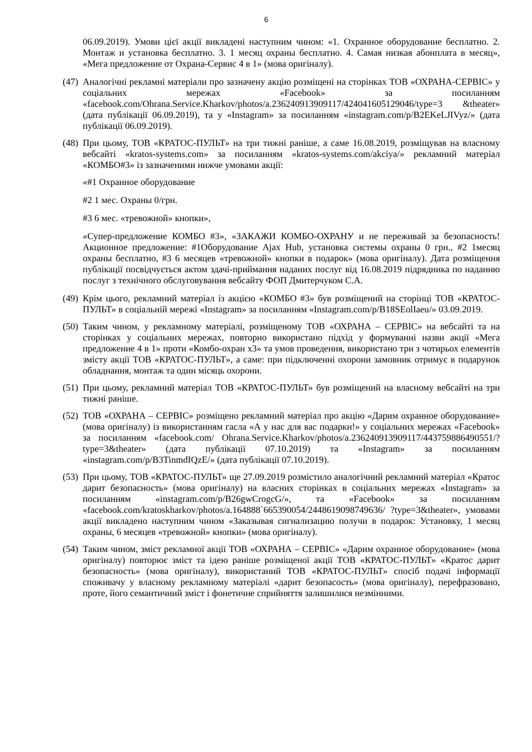6
06.09.2019). Умови цієї акції викладені наступним чином: «1. Охранное оборудование бесплатно. 2. Монтаж и установка бесплатно. 3. 1 месяц охраны бесплатно. 4. Самая низкая абонплата в месяц», «Мега предложение от Охрана-Сервис 4 в 1» (мова оригіналу).
(47)
Аналогічні рекламні матеріали про зазначену акцію розміщені на сторінках ТОВ «ОХРАНА-СЕРВІС» у соціальних мережах «Facebook» за посиланням «facebook.com/Ohrana.Service.Kharkov/photos/a.236240913909117/424041605129046/type=3 &theater» (дата публікації 06.09.2019), та у «Instagram» за посиланням «instagram.com/p/B2EKeLJIVyz/» (дата публікації 06.09.2019).
(48)
При цьому, ТОВ «КРАТОС-ПУЛЬТ» на три тижні раніше, а саме 16.08.2019, розміщував на власному вебсайті «kratos-systems.com» за посиланням «kratos-systems.com/akciya/» рекламний матеріал «КОМБО#3» із зазначеними нижче умовами акції:
«#1 Охранное оборудование
#2 1 мес. Охраны 0/грн.
#3 6 мес. «тревожной» кнопки»,
«Супер-предложение КОМБО #3», «ЗАКАЖИ КОМБО-ОХРАНУ и не переживай за безопасность! Акционное предложение: #1Оборудование Ajax Hub, установка системы охраны 0 грн., #2 1месяц охраны бесплатно, #3 6 месяцев «тревожной» кнопки в подарок» (мова оригіналу). Дата розміщення публікації посвідчується актом здачі-приймання наданих послуг від 16.08.2019 підрядника по наданню послуг з технічного обслуговування вебсайту ФОП Дмитерчуком С.А.
(49)
Крім цього, рекламний матеріал із акцією «КОМБО #3» був розміщений на сторінці ТОВ «КРАТОС-ПУЛЬТ» в соціальній мережі «Instagram» за посиланням «Instagram.com/p/B18SEolIaeu/» 03.09.2019.
(50)
Таким чином, у рекламному матеріалі, розміщеному ТОВ «ОХРАНА – СЕРВІС» на вебсайті та на сторінках у соціальних мережах, повторно використано підхід у формуванні назви акції «Мега предложение 4 в 1» проти «Комбо-охран х3» та умов проведення, використано три з чотирьох елементів змісту акції ТОВ «КРАТОС-ПУЛЬТ», а саме: при підключенні охорони замовник отримує в подарунок обладнання, монтаж та один місяць охорони.
(51)
При цьому, рекламний матеріал ТОВ «КРАТОС-ПУЛЬТ» був розміщений на власному вебсайті на три тижні раніше.
(52)
ТОВ «ОХРАНА – СЕРВІС» розміщено рекламний матеріал про акцію «Дарим охранное оборудование» (мова оригіналу) із використанням гасла «А у нас для вас подарки!» у соціальних мережах «Facebook» за посиланням «facebook.com/ Ohrana.Service.Kharkov/photos/a.236240913909117/443759886490551/?type=3&theater» (дата публікації 07.10.2019) та «Instagram» за посиланням «instagram.com/p/B3TinmdIQzE/» (дата публікації 07.10.2019).
(53)
При цьому, ТОВ «КРАТОС-ПУЛЬТ» ще 27.09.2019 розмістило аналогічний рекламний матеріал «Кратос дарит безопасность» (мова оригіналу) на власних сторінках в соціальних мережах «Instagram» за посиланням «instagram.com/p/B26gwCrogcG/», та «Facebook» за посиланням «facebook.com/kratoskharkov/photos/a.164888`665390054/2448619098749636/ ?type=3&theater», умовами акції викладено наступним чином «Заказывая сигнализацию получи в подарок: Установку, 1 месяц охраны, 6 месяцев «тревожной» кнопки» (мова оригіналу).
(54)
Таким чином, зміст рекламної акції ТОВ «ОХРАНА – СЕРВІС» «Дарим охранное оборудование» (мова оригіналу) повторює зміст та ідею раніше розміщеної акції ТОВ «КРАТОС-ПУЛЬТ» «Кратос дарит безопасность» (мова оригіналу), використаний ТОВ «КРАТОС-ПУЛЬТ» спосіб подачі інформації споживачу у власному рекламному матеріалі «дарит безопасость» (мова оригіналу), перефразовано, проте, його семантичний зміст і фонетичне сприйняття залишилися незмінними.